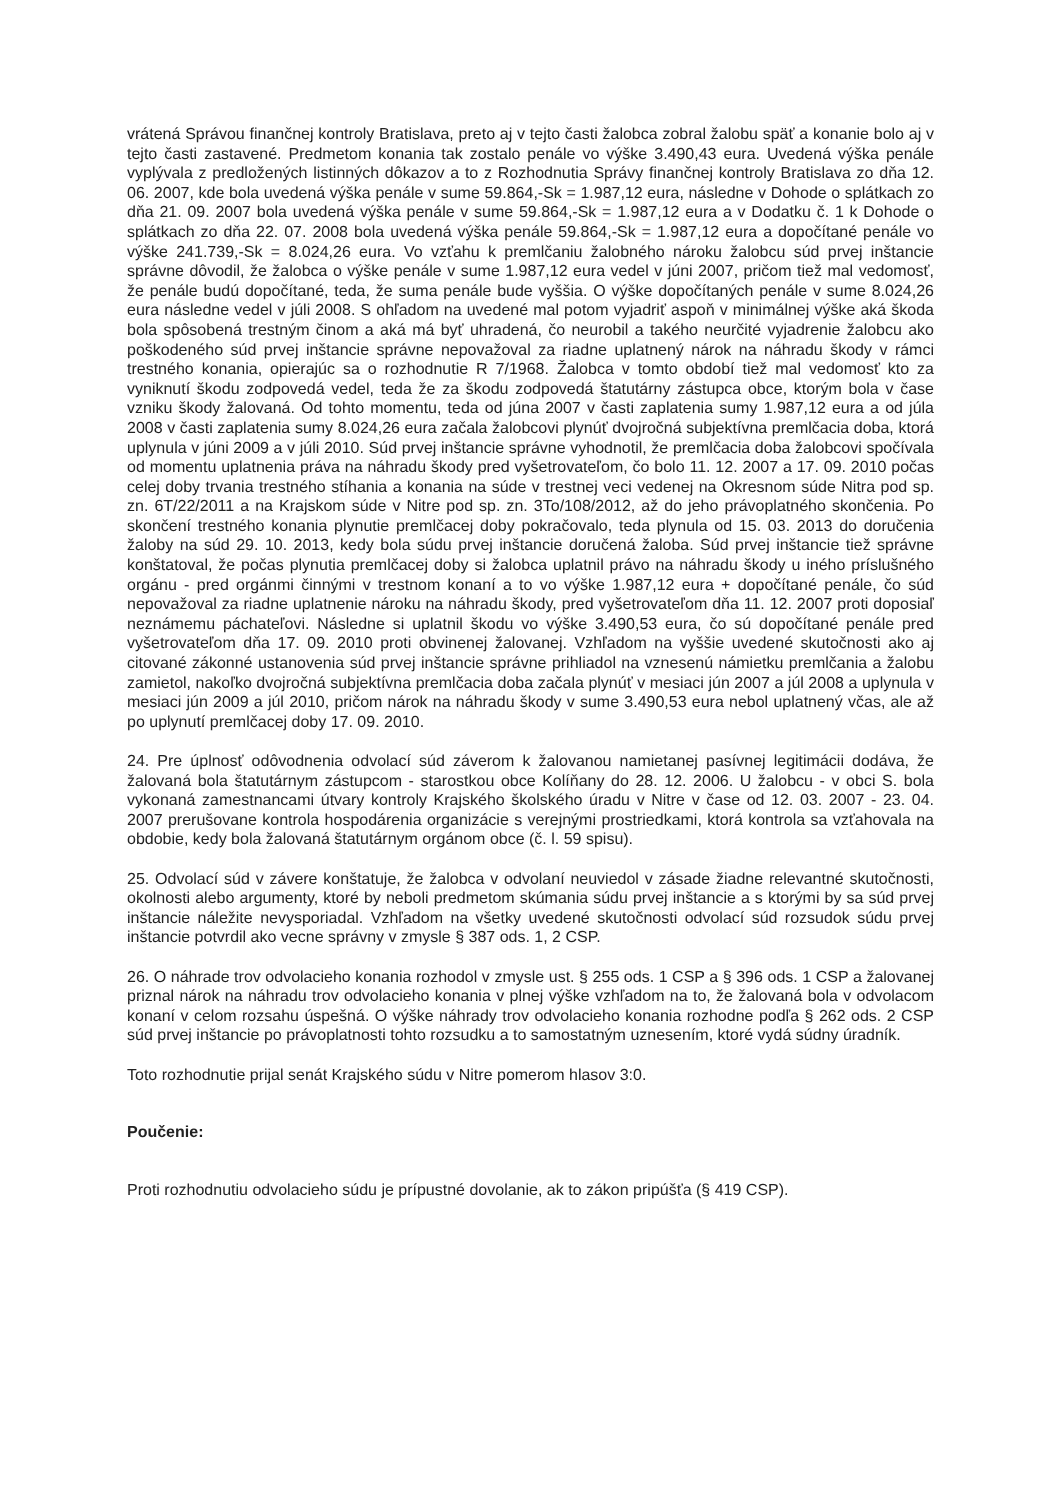vrátená Správou finančnej kontroly Bratislava, preto aj v tejto časti žalobca zobral žalobu späť a konanie bolo aj v tejto časti zastavené. Predmetom konania tak zostalo penále vo výške 3.490,43 eura. Uvedená výška penále vyplývala z predložených listinných dôkazov a to z Rozhodnutia Správy finančnej kontroly Bratislava zo dňa 12. 06. 2007, kde bola uvedená výška penále v sume 59.864,-Sk = 1.987,12 eura, následne v Dohode o splátkach zo dňa 21. 09. 2007 bola uvedená výška penále v sume 59.864,-Sk = 1.987,12 eura a v Dodatku č. 1 k Dohode o splátkach zo dňa 22. 07. 2008 bola uvedená výška penále 59.864,-Sk = 1.987,12 eura a dopočítané penále vo výške 241.739,-Sk = 8.024,26 eura. Vo vzťahu k premlčaniu žalobného nároku žalobcu súd prvej inštancie správne dôvodil, že žalobca o výške penále v sume 1.987,12 eura vedel v júni 2007, pričom tiež mal vedomosť, že penále budú dopočítané, teda, že suma penále bude vyššia. O výške dopočítaných penále v sume 8.024,26 eura následne vedel v júli 2008. S ohľadom na uvedené mal potom vyjadriť aspoň v minimálnej výške aká škoda bola spôsobená trestným činom a aká má byť uhradená, čo neurobil a takého neurčité vyjadrenie žalobcu ako poškodeného súd prvej inštancie správne nepovažoval za riadne uplatnený nárok na náhradu škody v rámci trestného konania, opierajúc sa o rozhodnutie R 7/1968. Žalobca v tomto období tiež mal vedomosť kto za vyniknutí škodu zodpovedá vedel, teda že za škodu zodpovedá štatutárny zástupca obce, ktorým bola v čase vzniku škody žalovaná. Od tohto momentu, teda od júna 2007 v časti zaplatenia sumy 1.987,12 eura a od júla 2008 v časti zaplatenia sumy 8.024,26 eura začala žalobcovi plynúť dvojročná subjektívna premlčacia doba, ktorá uplynula v júni 2009 a v júli 2010. Súd prvej inštancie správne vyhodnotil, že premlčacia doba žalobcovi spočívala od momentu uplatnenia práva na náhradu škody pred vyšetrovateľom, čo bolo 11. 12. 2007 a 17. 09. 2010 počas celej doby trvania trestného stíhania a konania na súde v trestnej veci vedenej na Okresnom súde Nitra pod sp. zn. 6T/22/2011 a na Krajskom súde v Nitre pod sp. zn. 3To/108/2012, až do jeho právoplatného skončenia. Po skončení trestného konania plynutie premlčacej doby pokračovalo, teda plynula od 15. 03. 2013 do doručenia žaloby na súd 29. 10. 2013, kedy bola súdu prvej inštancie doručená žaloba. Súd prvej inštancie tiež správne konštatoval, že počas plynutia premlčacej doby si žalobca uplatnil právo na náhradu škody u iného príslušného orgánu - pred orgánmi činnými v trestnom konaní a to vo výške 1.987,12 eura + dopočítané penále, čo súd nepovažoval za riadne uplatnenie nároku na náhradu škody, pred vyšetrovateľom dňa 11. 12. 2007 proti doposiaľ neznámemu páchateľovi. Následne si uplatnil škodu vo výške 3.490,53 eura, čo sú dopočítané penále pred vyšetrovateľom dňa 17. 09. 2010 proti obvinenej žalovanej. Vzhľadom na vyššie uvedené skutočnosti ako aj citované zákonné ustanovenia súd prvej inštancie správne prihliadol na vznesenú námietku premlčania a žalobu zamietol, nakoľko dvojročná subjektívna premlčacia doba začala plynúť v mesiaci jún 2007 a júl 2008 a uplynula v mesiaci jún 2009 a júl 2010, pričom nárok na náhradu škody v sume 3.490,53 eura nebol uplatnený včas, ale až po uplynutí premlčacej doby 17. 09. 2010.
24. Pre úplnosť odôvodnenia odvolací súd záverom k žalovanou namietanej pasívnej legitimácii dodáva, že žalovaná bola štatutárnym zástupcom - starostkou obce Kolíňany do 28. 12. 2006. U žalobcu - v obci S. bola vykonaná zamestnancami útvary kontroly Krajského školského úradu v Nitre v čase od 12. 03. 2007 - 23. 04. 2007 prerušovane kontrola hospodárenia organizácie s verejnými prostriedkami, ktorá kontrola sa vzťahovala na obdobie, kedy bola žalovaná štatutárnym orgánom obce (č. l. 59 spisu).
25. Odvolací súd v závere konštatuje, že žalobca v odvolaní neuviedol v zásade žiadne relevantné skutočnosti, okolnosti alebo argumenty, ktoré by neboli predmetom skúmania súdu prvej inštancie a s ktorými by sa súd prvej inštancie náležite nevysporiadal. Vzhľadom na všetky uvedené skutočnosti odvolací súd rozsudok súdu prvej inštancie potvrdil ako vecne správny v zmysle § 387 ods. 1, 2 CSP.
26. O náhrade trov odvolacieho konania rozhodol v zmysle ust. § 255 ods. 1 CSP a § 396 ods. 1 CSP a žalovanej priznal nárok na náhradu trov odvolacieho konania v plnej výške vzhľadom na to, že žalovaná bola v odvolacom konaní v celom rozsahu úspešná. O výške náhrady trov odvolacieho konania rozhodne podľa § 262 ods. 2 CSP súd prvej inštancie po právoplatnosti tohto rozsudku a to samostatným uznesením, ktoré vydá súdny úradník.
Toto rozhodnutie prijal senát Krajského súdu v Nitre pomerom hlasov 3:0.
Poučenie:
Proti rozhodnutiu odvolacieho súdu je prípustné dovolanie, ak to zákon pripúšťa (§ 419 CSP).